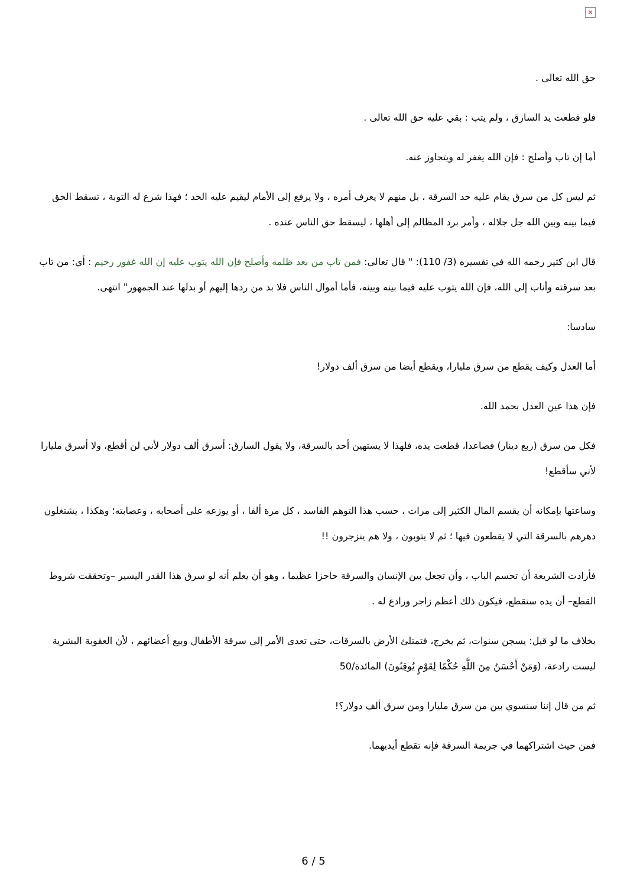×
حق الله تعالى .
فلو قطعت يد السارق ، ولم يتب : بقي عليه حق الله تعالى .
أما إن تاب وأصلح : فإن الله يغفر له ويتجاوز عنه.
ثم ليس كل من سرق يقام عليه حد السرقة ، بل منهم لا يعرف أمره ، ولا يرفع إلى الأمام ليقيم عليه الحد ؛ فهذا شرع له التوبة ، تسقط الحق فيما بينه وبين الله جل جلاله ، وأمر برد المظالم إلى أهلها ، ليسقط حق الناس عنده .
قال ابن كثير رحمه الله في تفسيره (3/ 110): " قال تعالى: فمن تاب من بعد ظلمه وأصلح فإن الله يتوب عليه إن الله غفور رحيم : أي: من تاب بعد سرقته وأناب إلى الله، فإن الله يتوب عليه فيما بينه وبينه، فأما أموال الناس فلا بد من ردها إليهم أو بدلها عند الجمهور" انتهى.
سادسا:
أما العدل وكيف يقطع من سرق مليارا، ويقطع أيضا من سرق ألف دولار!
فإن هذا عين العدل بحمد الله.
فكل من سرق (ربع دينار) فصاعدا، قطعت يده، فلهذا لا يستهين أحد بالسرقة، ولا يقول السارق: أسرق ألف دولار لأني لن أقطع، ولا أسرق مليارا لأني سأقطع!
وساعتها بإمكانه أن يقسم المال الكثير إلى مرات ، حسب هذا التوهم الفاسد ، كل مرة ألفا ، أو يوزعه على أصحابه ، وعصابته؛ وهكذا ، يشتغلون دهرهم بالسرقة التي لا يقطعون فيها ؛ ثم لا يتوبون ، ولا هم ينزجرون !!
فأرادت الشريعة أن تحسم الباب ، وأن تجعل بين الإنسان والسرقة حاجزا عظيما ، وهو أن يعلم أنه لو سرق هذا القدر اليسير –وتحققت شروط القطع– أن يده ستقطع، فيكون ذلك أعظم زاجر ورادع له .
بخلاف ما لو قيل: يسجن سنوات، ثم يخرج، فتمتلئ الأرض بالسرقات، حتى تعدى الأمر إلى سرقة الأطفال وبيع أعضائهم ، لأن العقوبة البشرية ليست رادعة، (وَمَنْ أَحْسَنُ مِنَ اللَّهِ حُكْمًا لِقَوْمٍ يُوقِنُونَ) المائدة/50
ثم من قال إننا سنسوي بين من سرق مليارا ومن سرق ألف دولار؟!
فمن حيث اشتراكهما في جريمة السرقة فإنه تقطع أيديهما.
6 / 5